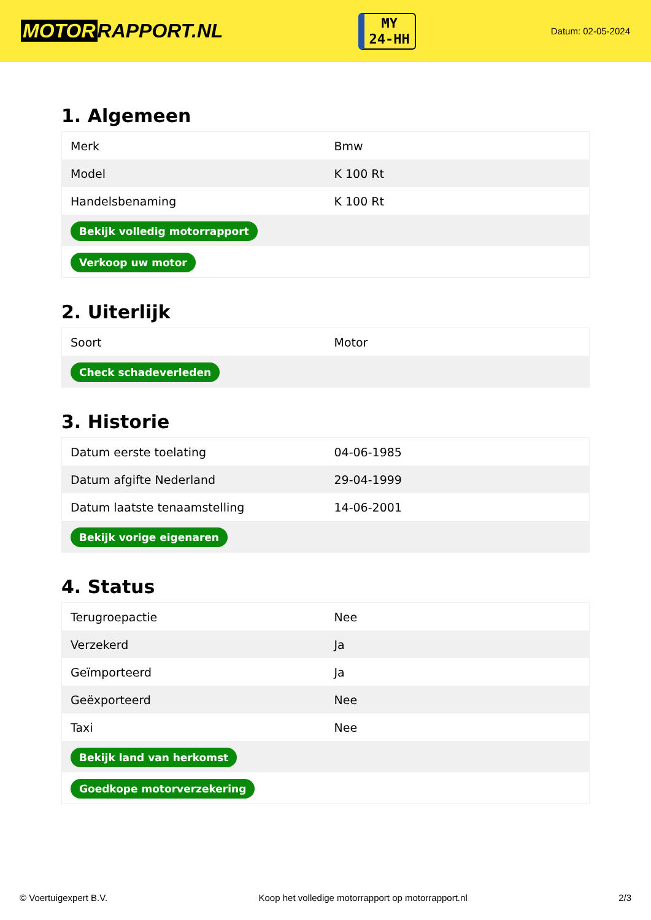MOTOR RAPPORT.NL
MY
24-HH
Datum: 02-05-2024
1. Algemeen
| Merk | Bmw |
| Model | K 100 Rt |
| Handelsbenaming | K 100 Rt |
| Bekijk volledig motorrapport | |
| Verkoop uw motor | |
2. Uiterlijk
| Soort | Motor |
| Check schadeverleden | |
3. Historie
| Datum eerste toelating | 04-06-1985 |
| Datum afgifte Nederland | 29-04-1999 |
| Datum laatste tenaamstelling | 14-06-2001 |
| Bekijk vorige eigenaren | |
4. Status
| Terugroepactie | Nee |
| Verzekerd | Ja |
| Geïmporteerd | Ja |
| Geëxporteerd | Nee |
| Taxi | Nee |
| Bekijk land van herkomst | |
| Goedkope motorverzekering | |
© Voertuigexpert B.V. Koop het volledige motorrapport op motorrapport.nl 2/3